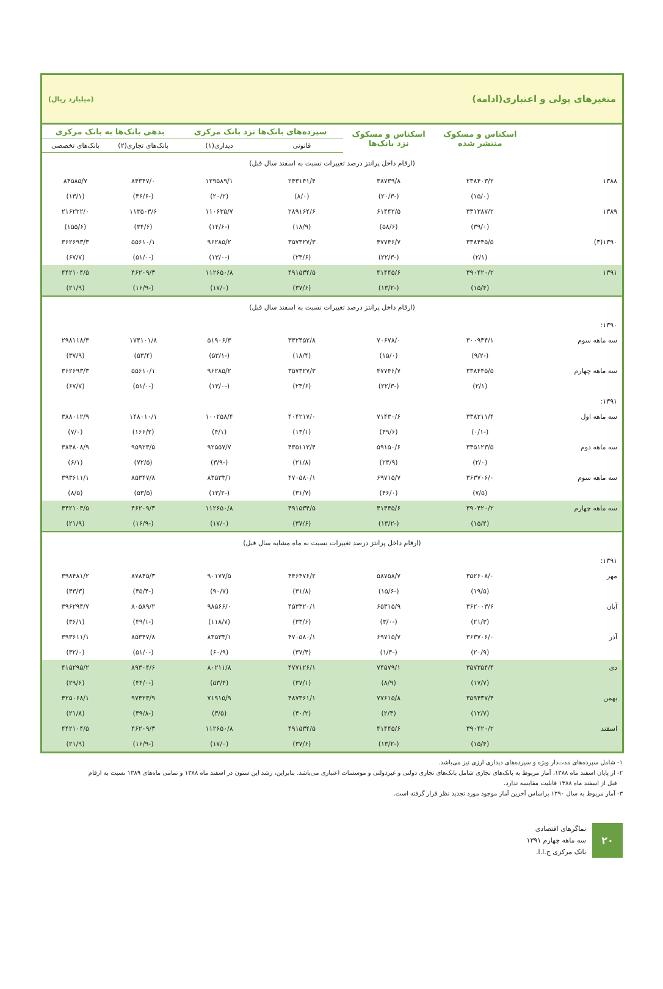متغیرهای پولی و اعتباری(ادامه) (میلیارد ریال)
| | اسکناس و مسکوک منتشر شده | اسکناس و مسکوک نزد بانک‌ها | سپرده‌های بانک‌ها نزد بانک مرکزی | | بدهی بانک‌ها به بانک مرکزی | |
| --- | --- | --- | --- | --- | --- | --- |
| | | | قانونی | دیداری(۱) | بانک‌های تجاری(۲) | بانک‌های تخصصی |
| (ارقام داخل پرانتز درصد تغییرات نسبت به اسفند سال قبل) | | | | | | |
| ۱۳۸۸ | ۲۳۸۴۰۳/۲ | ۳۸۷۳۹/۸ | ۲۴۳۱۴۱/۴ | ۱۲۹۵۸۹/۱ | ۸۴۳۴۷/۰ | ۸۴۵۸۵/۷ |
| | (۱۵/۰) | (-۲۰/۳) | (۸/۰) | (۲۰/۲) | (-۴۶/۶) | (۱۳/۱) |
| ۱۳۸۹ | ۳۳۱۳۸۷/۲ | ۶۱۴۴۲/۵ | ۲۸۹۱۶۴/۶ | ۱۱۰۶۳۵/۷ | ۱۱۳۵۰۳/۶ | ۲۱۶۲۲۲/۰ |
| | (۳۹/۰) | (۵۸/۶) | (۱۸/۹) | (-۱۴/۶) | (۳۴/۶) | (۱۵۵/۶) |
| ۱۳۹۰(۳) | ۳۳۸۴۴۵/۵ | ۴۷۷۴۶/۷ | ۳۵۷۳۲۷/۳ | ۹۶۲۸۵/۲ | ۵۵۶۱۰/۱ | ۳۶۲۶۹۳/۳ |
| | (۲/۱) | (-۲۲/۳) | (۲۳/۶) | (-۱۳/۰) | (-۵۱/۰) | (۶۷/۷) |
| ۱۳۹۱ | ۳۹۰۴۲۰/۲ | ۴۱۴۴۵/۶ | ۴۹۱۵۳۴/۵ | ۱۱۲۶۵۰/۸ | ۴۶۲۰۹/۳ | ۴۴۲۱۰۴/۵ |
| | (۱۵/۴) | (-۱۳/۲) | (۳۷/۶) | (۱۷/۰) | (-۱۶/۹) | (۲۱/۹) |
| (ارقام داخل پرانتز درصد تغییرات نسبت به اسفند سال قبل) | | | | | | |
| ۱۳۹۰: | | | | | | |
| سه ماهه سوم | ۳۰۰۹۳۴/۱ | ۷۰۶۷۸/۰ | ۳۴۲۴۵۲/۸ | ۵۱۹۰۶/۳ | ۱۷۴۱۰۱/۸ | ۲۹۸۱۱۸/۳ |
| | (-۹/۲) | (۱۵/۰) | (۱۸/۴) | (-۵۳/۱) | (۵۳/۴) | (۳۷/۹) |
| سه ماهه چهارم | ۳۳۸۴۴۵/۵ | ۴۷۷۴۶/۷ | ۳۵۷۳۲۷/۳ | ۹۶۲۸۵/۲ | ۵۵۶۱۰/۱ | ۳۶۲۶۹۳/۳ |
| | (۲/۱) | (-۲۲/۳) | (۲۳/۶) | (-۱۳/۰) | (-۵۱/۰) | (۶۷/۷) |
| ۱۳۹۱: | | | | | | |
| سه ماهه اول | ۳۳۸۲۱۱/۴ | ۷۱۴۳۰/۶ | ۴۰۴۲۱۷/۰ | ۱۰۰۲۵۸/۴ | ۱۴۸۰۱۰/۱ | ۳۸۸۰۱۲/۹ |
| | (-۰/۱) | (۴۹/۶) | (۱۳/۱) | (۴/۱) | (۱۶۶/۲) | (۷/۰) |
| سه ماهه دوم | ۳۴۵۱۲۳/۵ | ۵۹۱۵۰/۶ | ۴۳۵۱۱۳/۴ | ۹۲۵۵۷/۷ | ۹۵۹۲۳/۵ | ۳۸۴۸۰۸/۹ |
| | (۲/۰) | (۲۳/۹) | (۲۱/۸) | (-۳/۹) | (۷۲/۵) | (۶/۱) |
| سه ماهه سوم | ۳۶۳۷۰۶/۰ | ۶۹۷۱۵/۷ | ۴۷۰۵۸۰/۱ | ۸۳۵۳۳/۱ | ۸۵۳۴۷/۸ | ۳۹۳۶۱۱/۱ |
| | (۷/۵) | (۴۶/۰) | (۳۱/۷) | (-۱۳/۲) | (۵۳/۵) | (۸/۵) |
| سه ماهه چهارم | ۳۹۰۴۲۰/۲ | ۴۱۴۴۵/۶ | ۴۹۱۵۳۴/۵ | ۱۱۲۶۵۰/۸ | ۴۶۲۰۹/۳ | ۴۴۲۱۰۴/۵ |
| | (۱۵/۴) | (-۱۳/۲) | (۳۷/۶) | (۱۷/۰) | (-۱۶/۹) | (۲۱/۹) |
| (ارقام داخل پرانتز درصد تغییرات نسبت به ماه مشابه سال قبل) | | | | | | |
| ۱۳۹۱: | | | | | | |
| مهر | ۳۵۲۶۰۸/۰ | ۵۸۷۵۸/۷ | ۴۴۶۴۷۶/۲ | ۹۰۱۷۷/۵ | ۸۷۸۴۵/۳ | ۳۹۸۴۸۱/۲ |
| | (۱۹/۵) | (-۱۵/۶) | (۳۱/۸) | (۹۰/۷) | (-۴۵/۴) | (۴۳/۳) |
| آبان | ۳۶۲۰۰۳/۶ | ۶۵۳۱۵/۹ | ۴۵۳۳۲۰/۱ | ۹۸۵۶۶/۰ | ۸۰۵۸۹/۲ | ۳۹۶۲۹۴/۷ |
| | (۲۱/۳) | (-۳/۰) | (۳۳/۶) | (۱۱۸/۷) | (-۴۹/۱) | (۳۶/۱) |
| آذر | ۳۶۳۷۰۶/۰ | ۶۹۷۱۵/۷ | ۴۷۰۵۸۰/۱ | ۸۳۵۳۳/۱ | ۸۵۳۴۷/۸ | ۳۹۳۶۱۱/۱ |
| | (۲۰/۹) | (-۱/۴) | (۳۷/۴) | (۶۰/۹) | (-۵۱/۰) | (۳۲/۰) |
| دی | ۳۵۷۳۵۴/۴ | ۷۴۵۷۹/۱ | ۴۷۷۱۲۶/۱ | ۸۰۲۱۱/۸ | ۸۹۳۰۴/۶ | ۴۱۵۲۹۵/۲ |
| | (۱۷/۷) | (۸/۹) | (۳۷/۱) | (۵۳/۴) | (-۴۴/۰) | (۲۹/۶) |
| بهمن | ۳۵۹۴۳۷/۴ | ۷۷۶۱۵/۸ | ۴۸۷۳۶۱/۱ | ۷۱۹۱۵/۹ | ۹۷۴۲۳/۹ | ۴۲۵۰۶۸/۱ |
| | (۱۲/۷) | (۲/۳) | (۴۰/۲) | (۳/۵) | (-۴۹/۸) | (۲۱/۸) |
| اسفند | ۳۹۰۴۲۰/۲ | ۴۱۴۴۵/۶ | ۴۹۱۵۳۴/۵ | ۱۱۲۶۵۰/۸ | ۴۶۲۰۹/۳ | ۴۴۲۱۰۴/۵ |
| | (۱۵/۴) | (-۱۳/۲) | (۳۷/۶) | (۱۷/۰) | (-۱۶/۹) | (۲۱/۹) |
۱- شامل سپرده‌های مدت‌دار ویژه و سپرده‌های دیداری ارزی نیز می‌باشد.
۲- از پایان اسفند ماه ۱۳۸۸، آمار مربوط به بانک‌های تجاری شامل بانک‌های تجاری دولتی و غیردولتی و موسسات اعتباری می‌باشد. بنابراین، رشد این ستون در اسفند ماه ۱۳۸۸ و تمامی ماه‌های ۱۳۸۹ نسبت به ارقام
قبل از اسفند ماه ۱۳۸۸ قابلیت مقایسه ندارد.
۳- آمار مربوط به سال ۱۳۹۰ براساس آخرین آمار موجود مورد تجدید نظر قرار گرفته است.
۲۰
نماگرهای اقتصادی
سه ماهه چهارم ۱۳۹۱
بانک مرکزی ج.ا.ا.